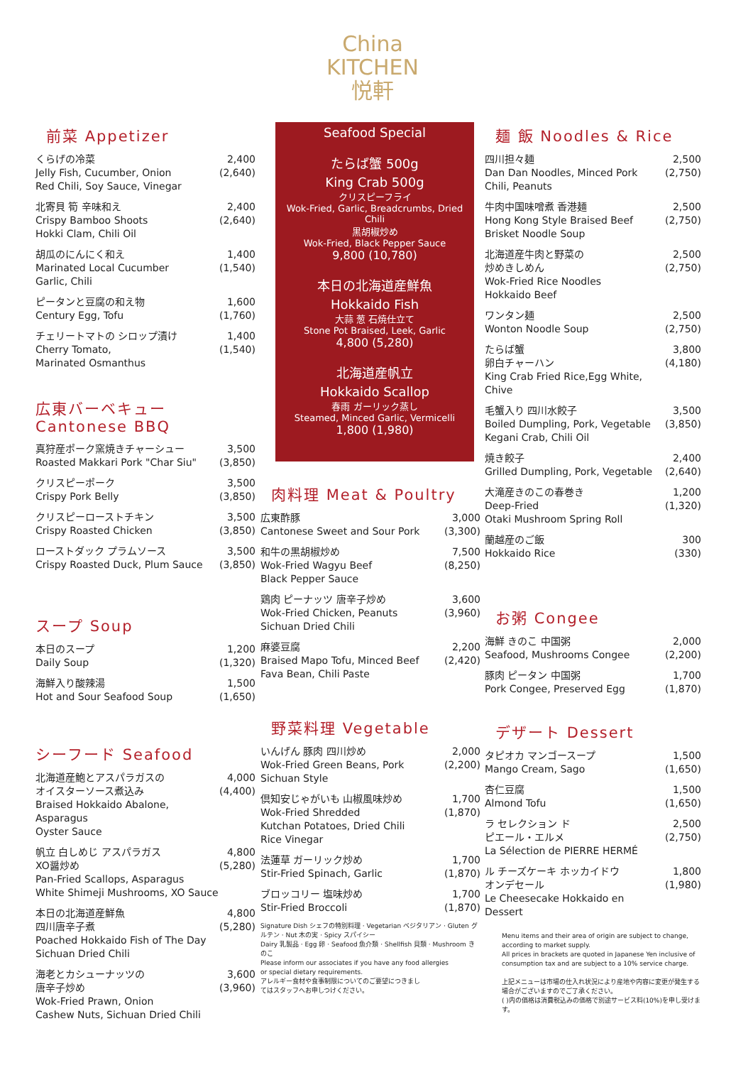China
KITCHEN
悦軒
前菜 Appetizer
くらげの冷菜
Jelly Fish, Cucumber, Onion
Red Chili, Soy Sauce, Vinegar
2,400
(2,640)
北寄貝 筍 辛味和え
Crispy Bamboo Shoots
Hokki Clam, Chili Oil
2,400
(2,640)
胡瓜のにんにく和え
Marinated Local Cucumber
Garlic, Chili
1,400
(1,540)
ピータンと豆腐の和え物
Century Egg, Tofu
1,600
(1,760)
チェリートマトの シロップ漬け
Cherry Tomato,
Marinated Osmanthus
1,400
(1,540)
広東バーベキュー Cantonese BBQ
真狩産ポーク窯焼きチャーシュー
Roasted Makkari Pork "Char Siu"
3,500
(3,850)
クリスピーポーク
Crispy Pork Belly
3,500
(3,850)
クリスピーローストチキン
Crispy Roasted Chicken
3,500
(3,850)
ローストダック プラムソース
Crispy Roasted Duck, Plum Sauce
3,500
(3,850)
スープ Soup
本日のスープ
Daily Soup
1,200
(1,320)
海鮮入り酸辣湯
Hot and Sour Seafood Soup
1,500
(1,650)
シーフード Seafood
北海道産鮑とアスパラガスの
オイスターソース煮込み
Braised Hokkaido Abalone, Asparagus
Oyster Sauce
4,000
(4,400)
帆立 白しめじ アスパラガス
XO醤炒め
Pan-Fried Scallops, Asparagus
White Shimeji Mushrooms, XO Sauce
4,800
(5,280)
本日の北海道産鮮魚
四川唐辛子煮
Poached Hokkaido Fish of The Day
Sichuan Dried Chili
4,800
(5,280)
海老とカシューナッツの
唐辛子炒め
Wok-Fried Prawn, Onion
Cashew Nuts, Sichuan Dried Chili
3,600
(3,960)
Seafood Special
たらば蟹 500g
King Crab 500g
クリスピーフライ
Wok-Fried, Garlic, Breadcrumbs, Dried Chili
黒胡椒炒め
Wok-Fried, Black Pepper Sauce
9,800 (10,780)
本日の北海道産鮮魚
Hokkaido Fish
大蒜 葱 石焼仕立て
Stone Pot Braised, Leek, Garlic
4,800 (5,280)
北海道産帆立
Hokkaido Scallop
春雨 ガーリック蒸し
Steamed, Minced Garlic, Vermicelli
1,800 (1,980)
肉料理 Meat & Poultry
広東酢豚
Cantonese Sweet and Sour Pork
3,000
(3,300)
和牛の黒胡椒炒め
Wok-Fried Wagyu Beef
Black Pepper Sauce
7,500
(8,250)
鶏肉 ピーナッツ 唐辛子炒め
Wok-Fried Chicken, Peanuts
Sichuan Dried Chili
3,600
(3,960)
麻婆豆腐
Braised Mapo Tofu, Minced Beef
Fava Bean, Chili Paste
2,200
(2,420)
野菜料理 Vegetable
いんげん 豚肉 四川炒め
Wok-Fried Green Beans, Pork
Sichuan Style
2,000
(2,200)
倶知安じゃがいも 山椒風味炒め
Wok-Fried Shredded
Kutchan Potatoes, Dried Chili
Rice Vinegar
1,700
(1,870)
法蓮草 ガーリック炒め
Stir-Fried Spinach, Garlic
1,700
(1,870)
ブロッコリー 塩味炒め
Stir-Fried Broccoli
1,700
(1,870)
Signature Dish シェフの特別料理 · Vegetarian ベジタリアン · Gluten グルテン · Nut 木の実 · Spicy スパイシー
Dairy 乳製品 · Egg 卵 · Seafood 魚介類 · Shellfish 貝類 · Mushroom きのこ
Please inform our associates if you have any food allergies
or special dietary requirements.
アレルギー食材や食事制限についてのご要望につきまし
てはスタッフへお申しつけください。
麺 飯 Noodles & Rice
四川担々麺
Dan Dan Noodles, Minced Pork
Chili, Peanuts
2,500
(2,750)
牛肉中国味噌煮 香港麺
Hong Kong Style Braised Beef
Brisket Noodle Soup
2,500
(2,750)
北海道産牛肉と野菜の
炒めきしめん
Wok-Fried Rice Noodles
Hokkaido Beef
2,500
(2,750)
ワンタン麺
Wonton Noodle Soup
2,500
(2,750)
たらば蟹
卵白チャーハン
King Crab Fried Rice,Egg White, Chive
3,800
(4,180)
毛蟹入り 四川水餃子
Boiled Dumpling, Pork, Vegetable
Kegani Crab, Chili Oil
3,500
(3,850)
焼き餃子
Grilled Dumpling, Pork, Vegetable
2,400
(2,640)
大滝産きのこの春巻き
Deep-Fried
Otaki Mushroom Spring Roll
1,200
(1,320)
蘭越産のご飯
Hokkaido Rice
300
(330)
お粥 Congee
海鮮 きのこ 中国粥
Seafood, Mushrooms Congee
2,000
(2,200)
豚肉 ピータン 中国粥
Pork Congee, Preserved Egg
1,700
(1,870)
デザート Dessert
タピオカ マンゴースープ
Mango Cream, Sago
1,500
(1,650)
杏仁豆腐
Almond Tofu
1,500
(1,650)
ラ セレクション ド
ピエール・エルメ
La Sélection de PIERRE HERMÉ
2,500
(2,750)
ル チーズケーキ ホッカイドウ
オンデセール
Le Cheesecake Hokkaido en Dessert
1,800
(1,980)
Menu items and their area of origin are subject to change, according to market supply.
All prices in brackets are quoted in Japanese Yen inclusive of consumption tax and are subject to a 10% service charge.
上記メニューは市場の仕入れ状況により産地や内容に変更が発生する場合がございますのでご了承ください。
( )内の価格は消費税込みの価格で別途サービス料(10%)を申し受けます。